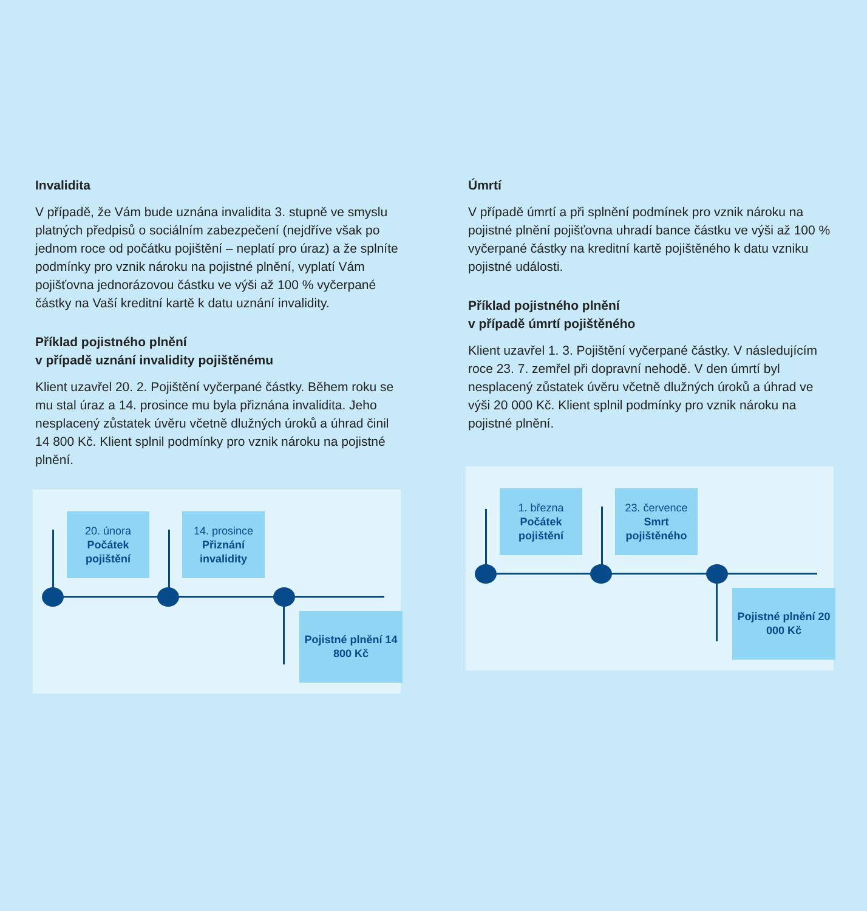Invalidita
V případě, že Vám bude uznána invalidita 3. stupně ve smyslu platných předpisů o sociálním zabezpečení (nejdříve však po jednom roce od počátku pojištění – neplatí pro úraz) a že splníte podmínky pro vznik nároku na pojistné plnění, vyplatí Vám pojišťovna jednorázovou částku ve výši až 100 % vyčerpané částky na Vaší kreditní kartě k datu uznání invalidity.
Příklad pojistného plnění
v případě uznání invalidity pojištěnému
Klient uzavřel 20. 2. Pojištění vyčerpané částky. Během roku se mu stal úraz a 14. prosince mu byla přiznána invalidita. Jeho nesplacený zůstatek úvěru včetně dlužných úroků a úhrad činil 14 800 Kč. Klient splnil podmínky pro vznik nároku na pojistné plnění.
20. února
Počátek pojištění
14. prosince
Přiznání invalidity
Pojistné plnění 14 800 Kč
Úmrtí
V případě úmrtí a při splnění podmínek pro vznik nároku na pojistné plnění pojišťovna uhradí bance částku ve výši až 100 % vyčerpané částky na kreditní kartě pojištěného k datu vzniku pojistné události.
Příklad pojistného plnění
v případě úmrtí pojištěného
Klient uzavřel 1. 3. Pojištění vyčerpané částky. V následujícím roce 23. 7. zemřel při dopravní nehodě. V den úmrtí byl nesplacený zůstatek úvěru včetně dlužných úroků a úhrad ve výši 20 000 Kč. Klient splnil podmínky pro vznik nároku na pojistné plnění.
1. března
Počátek pojištění
23. července
Smrt pojištěného
Pojistné plnění 20 000 Kč